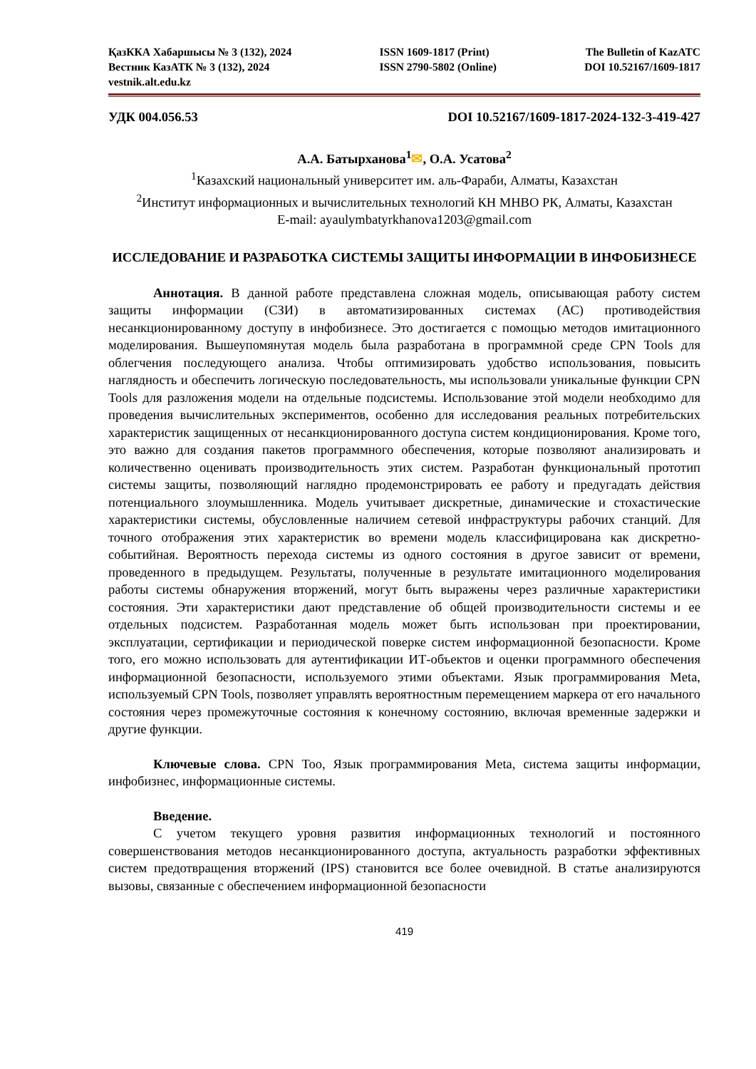ҚазККА Хабаршысы № 3 (132), 2024
Вестник КазАТК № 3 (132), 2024
vestnik.alt.edu.kz
ISSN 1609-1817 (Print)
ISSN 2790-5802 (Online)
The Bulletin of KazATC
DOI 10.52167/1609-1817
УДК 004.056.53 DOI 10.52167/1609-1817-2024-132-3-419-427
А.А. Батырханова<sup>1</sup>✉, О.А. Усатова<sup>2</sup>
<sup>1</sup> Казахский национальный университет им. аль-Фараби, Алматы, Казахстан
<sup>2</sup> Институт информационных и вычислительных технологий КН МНВО РК, Алматы, Казахстан
E-mail: ayaulymbatyrkhanova1203@gmail.com
ИССЛЕДОВАНИЕ И РАЗРАБОТКА СИСТЕМЫ ЗАЩИТЫ ИНФОРМАЦИИ В ИНФОБИЗНЕСЕ
Аннотация. В данной работе представлена сложная модель, описывающая работу систем защиты информации (СЗИ) в автоматизированных системах (АС) противодействия несанкционированному доступу в инфобизнесе. Это достигается с помощью методов имитационного моделирования. Вышеупомянутая модель была разработана в программной среде CPN Tools для облегчения последующего анализа. Чтобы оптимизировать удобство использования, повысить наглядность и обеспечить логическую последовательность, мы использовали уникальные функции CPN Tools для разложения модели на отдельные подсистемы. Использование этой модели необходимо для проведения вычислительных экспериментов, особенно для исследования реальных потребительских характеристик защищенных от несанкционированного доступа систем кондиционирования. Кроме того, это важно для создания пакетов программного обеспечения, которые позволяют анализировать и количественно оценивать производительность этих систем. Разработан функциональный прототип системы защиты, позволяющий наглядно продемонстрировать ее работу и предугадать действия потенциального злоумышленника. Модель учитывает дискретные, динамические и стохастические характеристики системы, обусловленные наличием сетевой инфраструктуры рабочих станций. Для точного отображения этих характеристик во времени модель классифицирована как дискретно-событийная. Вероятность перехода системы из одного состояния в другое зависит от времени, проведенного в предыдущем. Результаты, полученные в результате имитационного моделирования работы системы обнаружения вторжений, могут быть выражены через различные характеристики состояния. Эти характеристики дают представление об общей производительности системы и ее отдельных подсистем. Разработанная модель может быть использован при проектировании, эксплуатации, сертификации и периодической поверке систем информационной безопасности. Кроме того, его можно использовать для аутентификации ИТ-объектов и оценки программного обеспечения информационной безопасности, используемого этими объектами. Язык программирования Meta, используемый CPN Tools, позволяет управлять вероятностным перемещением маркера от его начального состояния через промежуточные состояния к конечному состоянию, включая временные задержки и другие функции.
Ключевые слова. CPN Тоо, Язык программирования Meta, система защиты информации, инфобизнес, информационные системы.
Введение.
С учетом текущего уровня развития информационных технологий и постоянного совершенствования методов несанкционированного доступа, актуальность разработки эффективных систем предотвращения вторжений (IPS) становится все более очевидной. В статье анализируются вызовы, связанные с обеспечением информационной безопасности
419